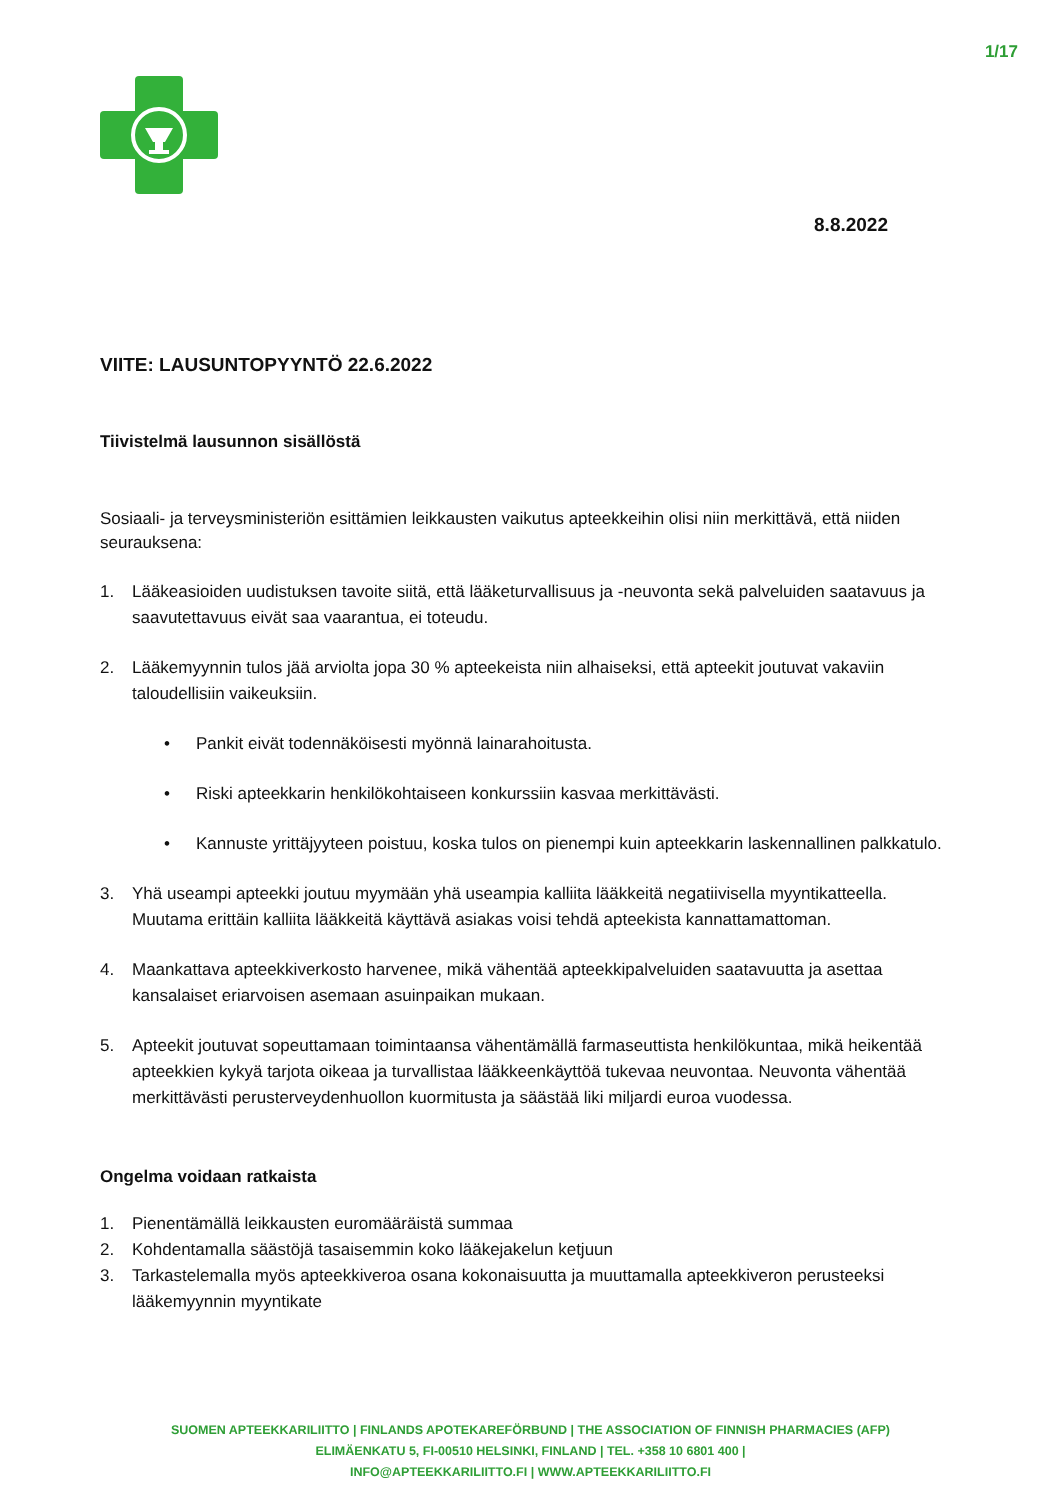1/17
8.8.2022
VIITE: LAUSUNTOPYYNTÖ 22.6.2022
Tiivistelmä lausunnon sisällöstä
Sosiaali- ja terveysministeriön esittämien leikkausten vaikutus apteekkeihin olisi niin merkittävä, että niiden seurauksena:
1. Lääkeasioiden uudistuksen tavoite siitä, että lääketurvallisuus ja -neuvonta sekä palveluiden saatavuus ja saavutettavuus eivät saa vaarantua, ei toteudu.
2. Lääkemyynnin tulos jää arviolta jopa 30 % apteekeista niin alhaiseksi, että apteekit joutuvat vakaviin taloudellisiin vaikeuksiin.
• Pankit eivät todennäköisesti myönnä lainarahoitusta.
• Riski apteekkarin henkilökohtaiseen konkurssiin kasvaa merkittävästi.
• Kannuste yrittäjyyteen poistuu, koska tulos on pienempi kuin apteekkarin laskennallinen palkkatulo.
3. Yhä useampi apteekki joutuu myymään yhä useampia kalliita lääkkeitä negatiivisella myyntikatteella. Muutama erittäin kalliita lääkkeitä käyttävä asiakas voisi tehdä apteekista kannattamattoman.
4. Maankattava apteekkiverkosto harvenee, mikä vähentää apteekkipalveluiden saatavuutta ja asettaa kansalaiset eriarvoisen asemaan asuinpaikan mukaan.
5. Apteekit joutuvat sopeuttamaan toimintaansa vähentämällä farmaseuttista henkilökuntaa, mikä heikentää apteekkien kykyä tarjota oikeaa ja turvallistaa lääkkeenkäyttöä tukevaa neuvontaa. Neuvonta vähentää merkittävästi perusterveydenhuollon kuormitusta ja säästää liki miljardi euroa vuodessa.
Ongelma voidaan ratkaista
1. Pienentämällä leikkausten euromääräistä summaa
2. Kohdentamalla säästöjä tasaisemmin koko lääkejakelun ketjuun
3. Tarkastelemalla myös apteekkiveroa osana kokonaisuutta ja muuttamalla apteekkiveron perusteeksi lääkemyynnin myyntikate
SUOMEN APTEEKKARILIITTO | FINLANDS APOTEKAREFÖRBUND | THE ASSOCIATION OF FINNISH PHARMACIES (AFP)
ELIMÄENKATU 5, FI-00510 HELSINKI, FINLAND | TEL. +358 10 6801 400 |
INFO@APTEEKKARILIITTO.FI | WWW.APTEEKKARILIITTO.FI